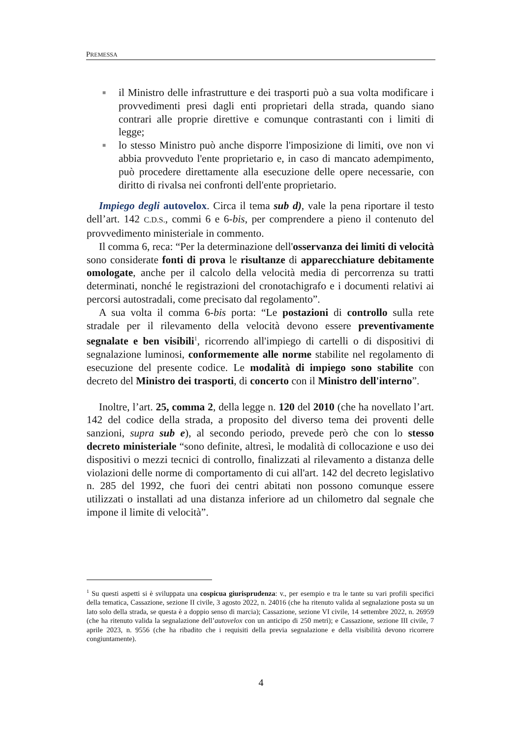PREMESSA
■ il Ministro delle infrastrutture e dei trasporti può a sua volta modificare i provvedimenti presi dagli enti proprietari della strada, quando siano contrari alle proprie direttive e comunque contrastanti con i limiti di legge;
■ lo stesso Ministro può anche disporre l'imposizione di limiti, ove non vi abbia provveduto l'ente proprietario e, in caso di mancato adempimento, può procedere direttamente alla esecuzione delle opere necessarie, con diritto di rivalsa nei confronti dell'ente proprietario.
Impiego degli autovelox. Circa il tema sub d), vale la pena riportare il testo dell’art. 142 C.D.S., commi 6 e 6-bis, per comprendere a pieno il contenuto del provvedimento ministeriale in commento.
Il comma 6, reca: “Per la determinazione dell'osservanza dei limiti di velocità sono considerate fonti di prova le risultanze di apparecchiature debitamente omologate, anche per il calcolo della velocità media di percorrenza su tratti determinati, nonché le registrazioni del cronotachigrafo e i documenti relativi ai percorsi autostradali, come precisato dal regolamento”.
A sua volta il comma 6-bis porta: “Le postazioni di controllo sulla rete stradale per il rilevamento della velocità devono essere preventivamente segnalate e ben visibili<sup>1</sup>, ricorrendo all'impiego di cartelli o di dispositivi di segnalazione luminosi, conformemente alle norme stabilite nel regolamento di esecuzione del presente codice. Le modalità di impiego sono stabilite con decreto del Ministro dei trasporti, di concerto con il Ministro dell'interno”.
Inoltre, l’art. 25, comma 2, della legge n. 120 del 2010 (che ha novellato l’art. 142 del codice della strada, a proposito del diverso tema dei proventi delle sanzioni, supra sub e), al secondo periodo, prevede però che con lo stesso decreto ministeriale “sono definite, altresì, le modalità di collocazione e uso dei dispositivi o mezzi tecnici di controllo, finalizzati al rilevamento a distanza delle violazioni delle norme di comportamento di cui all'art. 142 del decreto legislativo n. 285 del 1992, che fuori dei centri abitati non possono comunque essere utilizzati o installati ad una distanza inferiore ad un chilometro dal segnale che impone il limite di velocità”.
<sup>1</sup> Su questi aspetti si è sviluppata una cospicua giurisprudenza: v., per esempio e tra le tante su vari profili specifici della tematica, Cassazione, sezione II civile, 3 agosto 2022, n. 24016 (che ha ritenuto valida al segnalazione posta su un lato solo della strada, se questa è a doppio senso di marcia); Cassazione, sezione VI civile, 14 settembre 2022, n. 26959 (che ha ritenuto valida la segnalazione dell’autovelox con un anticipo di 250 metri); e Cassazione, sezione III civile, 7 aprile 2023, n. 9556 (che ha ribadito che i requisiti della previa segnalazione e della visibilità devono ricorrere congiuntamente).
4